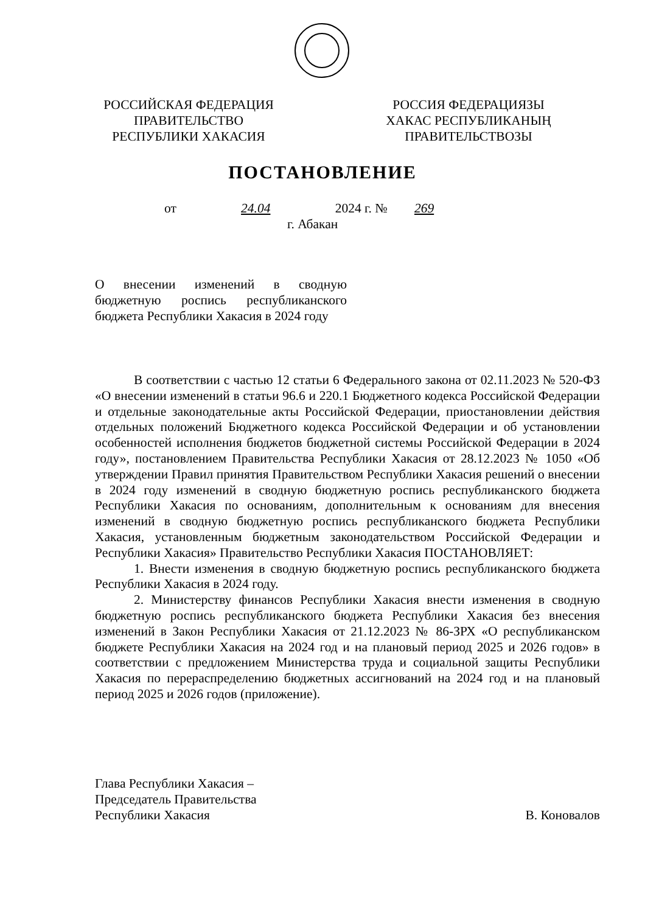РОССИЙСКАЯ ФЕДЕРАЦИЯ
ПРАВИТЕЛЬСТВО
РЕСПУБЛИКИ ХАКАСИЯ
РОССИЯ ФЕДЕРАЦИЯЗЫ
ХАКАС РЕСПУБЛИКАНЫҢ
ПРАВИТЕЛЬСТВОЗЫ
ПОСТАНОВЛЕНИЕ
от 24.04 2024 г. № 269
г. Абакан
О внесении изменений в сводную бюджетную роспись республиканского бюджета Республики Хакасия в 2024 году
В соответствии с частью 12 статьи 6 Федерального закона от 02.11.2023 № 520-ФЗ «О внесении изменений в статьи 96.6 и 220.1 Бюджетного кодекса Российской Федерации и отдельные законодательные акты Российской Федерации, приостановлении действия отдельных положений Бюджетного кодекса Российской Федерации и об установлении особенностей исполнения бюджетов бюджетной системы Российской Федерации в 2024 году», постановлением Правительства Республики Хакасия от 28.12.2023 № 1050 «Об утверждении Правил принятия Правительством Республики Хакасия решений о внесении в 2024 году изменений в сводную бюджетную роспись республиканского бюджета Республики Хакасия по основаниям, дополнительным к основаниям для внесения изменений в сводную бюджетную роспись республиканского бюджета Республики Хакасия, установленным бюджетным законодательством Российской Федерации и Республики Хакасия» Правительство Республики Хакасия ПОСТАНОВЛЯЕТ:
1. Внести изменения в сводную бюджетную роспись республиканского бюджета Республики Хакасия в 2024 году.
2. Министерству финансов Республики Хакасия внести изменения в сводную бюджетную роспись республиканского бюджета Республики Хакасия без внесения изменений в Закон Республики Хакасия от 21.12.2023 № 86-ЗРХ «О республиканском бюджете Республики Хакасия на 2024 год и на плановый период 2025 и 2026 годов» в соответствии с предложением Министерства труда и социальной защиты Республики Хакасия по перераспределению бюджетных ассигнований на 2024 год и на плановый период 2025 и 2026 годов (приложение).
Глава Республики Хакасия –
Председатель Правительства
Республики Хакасия
В. Коновалов